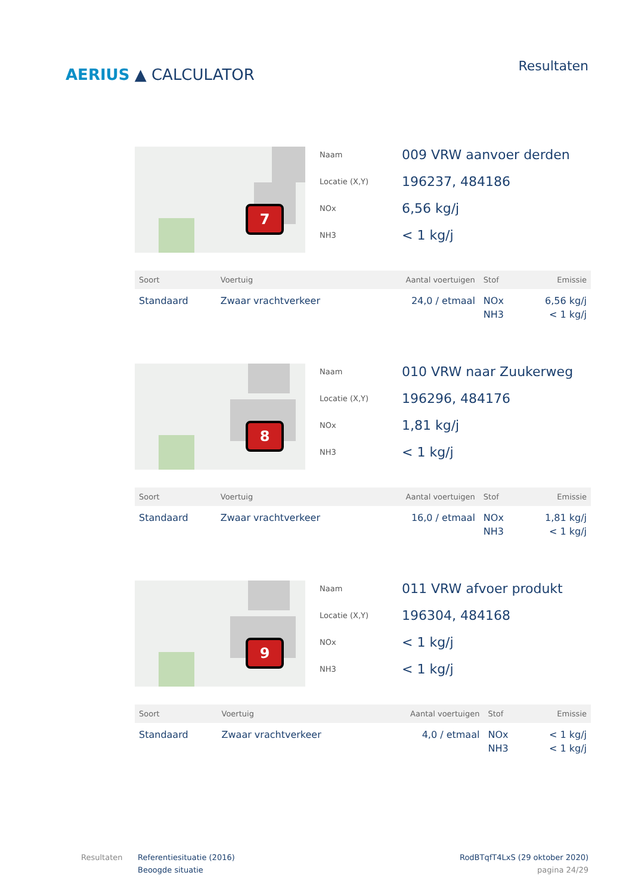AERIUS ▲ CALCULATOR
Resultaten
7
Naam
009 VRW aanvoer derden
Locatie (X,Y)
196237, 484186
NOx
6,56 kg/j
NH3
< 1 kg/j
| Soort | Voertuig | Aantal voertuigen | Stof | Emissie |
| --- | --- | --- | --- | --- |
| Standaard | Zwaar vrachtverkeer | 24,0 / etmaal | NOx NH3 | 6,56 kg/j < 1 kg/j |
8
Naam
010 VRW naar Zuukerweg
Locatie (X,Y)
196296, 484176
NOx
1,81 kg/j
NH3
< 1 kg/j
| Soort | Voertuig | Aantal voertuigen | Stof | Emissie |
| --- | --- | --- | --- | --- |
| Standaard | Zwaar vrachtverkeer | 16,0 / etmaal | NOx NH3 | 1,81 kg/j < 1 kg/j |
9
Naam
011 VRW afvoer produkt
Locatie (X,Y)
196304, 484168
NOx
< 1 kg/j
NH3
< 1 kg/j
| Soort | Voertuig | Aantal voertuigen | Stof | Emissie |
| --- | --- | --- | --- | --- |
| Standaard | Zwaar vrachtverkeer | 4,0 / etmaal | NOx NH3 | < 1 kg/j < 1 kg/j |
Resultaten Referentiesituatie (2016)
Beoogde situatie
RodBTqfT4LxS (29 oktober 2020)
pagina 24/29